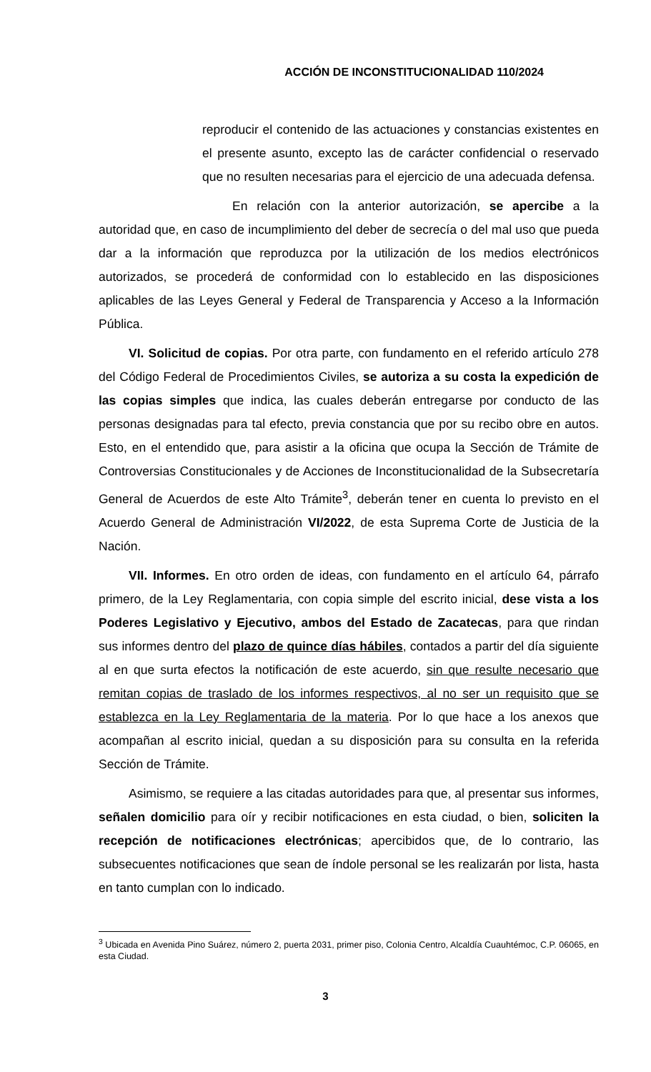ACCIÓN DE INCONSTITUCIONALIDAD 110/2024
reproducir el contenido de las actuaciones y constancias existentes en el presente asunto, excepto las de carácter confidencial o reservado que no resulten necesarias para el ejercicio de una adecuada defensa.
En relación con la anterior autorización, se apercibe a la autoridad que, en caso de incumplimiento del deber de secrecía o del mal uso que pueda dar a la información que reproduzca por la utilización de los medios electrónicos autorizados, se procederá de conformidad con lo establecido en las disposiciones aplicables de las Leyes General y Federal de Transparencia y Acceso a la Información Pública.
VI. Solicitud de copias. Por otra parte, con fundamento en el referido artículo 278 del Código Federal de Procedimientos Civiles, se autoriza a su costa la expedición de las copias simples que indica, las cuales deberán entregarse por conducto de las personas designadas para tal efecto, previa constancia que por su recibo obre en autos. Esto, en el entendido que, para asistir a la oficina que ocupa la Sección de Trámite de Controversias Constitucionales y de Acciones de Inconstitucionalidad de la Subsecretaría General de Acuerdos de este Alto Trámite<sup>3</sup>, deberán tener en cuenta lo previsto en el Acuerdo General de Administración VI/2022, de esta Suprema Corte de Justicia de la Nación.
VII. Informes. En otro orden de ideas, con fundamento en el artículo 64, párrafo primero, de la Ley Reglamentaria, con copia simple del escrito inicial, dese vista a los Poderes Legislativo y Ejecutivo, ambos del Estado de Zacatecas, para que rindan sus informes dentro del plazo de quince días hábiles, contados a partir del día siguiente al en que surta efectos la notificación de este acuerdo, sin que resulte necesario que remitan copias de traslado de los informes respectivos, al no ser un requisito que se establezca en la Ley Reglamentaria de la materia. Por lo que hace a los anexos que acompañan al escrito inicial, quedan a su disposición para su consulta en la referida Sección de Trámite.
Asimismo, se requiere a las citadas autoridades para que, al presentar sus informes, señalen domicilio para oír y recibir notificaciones en esta ciudad, o bien, soliciten la recepción de notificaciones electrónicas; apercibidos que, de lo contrario, las subsecuentes notificaciones que sean de índole personal se les realizarán por lista, hasta en tanto cumplan con lo indicado.
<sup>3</sup> Ubicada en Avenida Pino Suárez, número 2, puerta 2031, primer piso, Colonia Centro, Alcaldía Cuauhtémoc, C.P. 06065, en esta Ciudad.
3